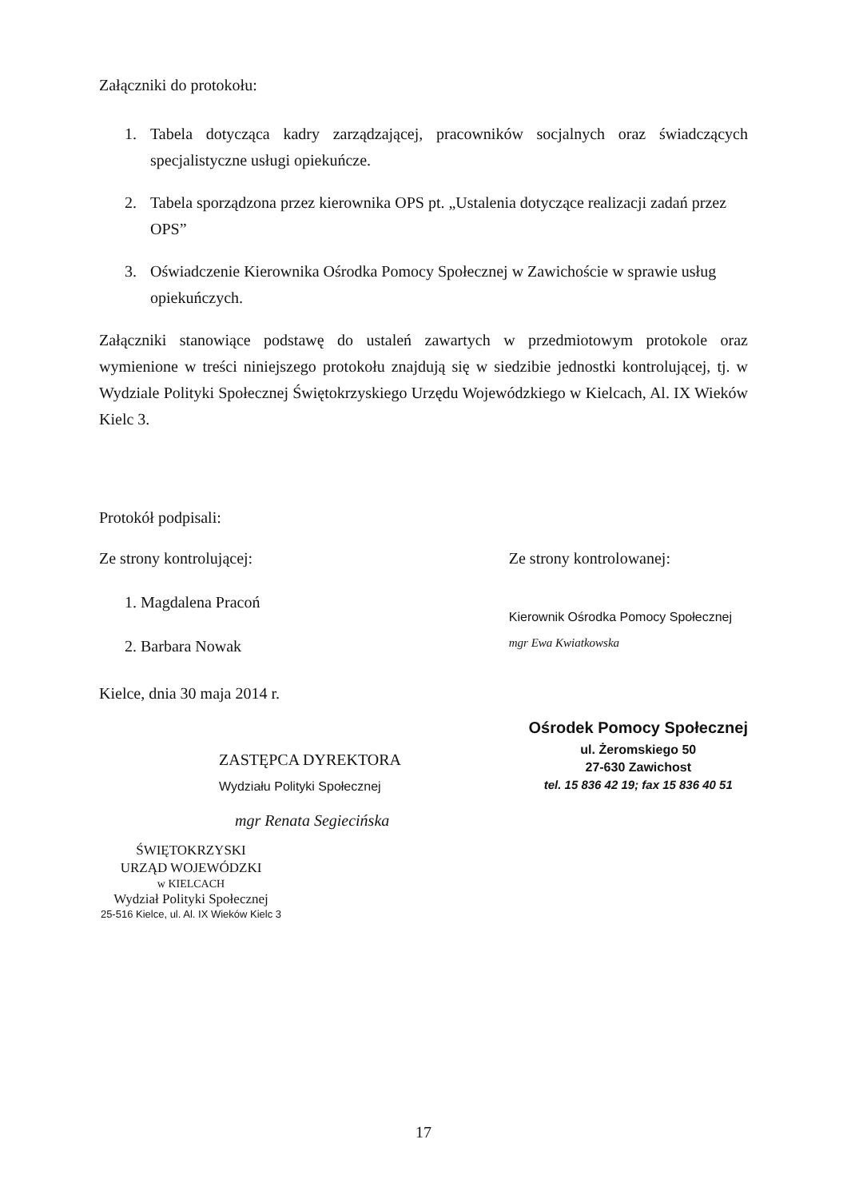Załączniki do protokołu:
1. Tabela dotycząca kadry zarządzającej, pracowników socjalnych oraz świadczących specjalistyczne usługi opiekuńcze.
2. Tabela sporządzona przez kierownika OPS pt. „Ustalenia dotyczące realizacji zadań przez OPS”
3. Oświadczenie Kierownika Ośrodka Pomocy Społecznej w Zawichoście w sprawie usług opiekuńczych.
Załączniki stanowiące podstawę do ustaleń zawartych w przedmiotowym protokole oraz wymienione w treści niniejszego protokołu znajdują się w siedzibie jednostki kontrolującej, tj. w Wydziale Polityki Społecznej Świętokrzyskiego Urzędu Wojewódzkiego w Kielcach, Al. IX Wieków Kielc 3.
Protokół podpisali:
Ze strony kontrolującej:
1. Magdalena Pracoń
2. Barbara Nowak
Kielce, dnia 30 maja 2014 r.
Ze strony kontrolowanej:
Kierownik Ośrodka Pomocy Społecznej
mgr Ewa Kwiatkowska
ZASTĘPCA DYREKTORA
Wydziału Polityki Społecznej
mgr Renata Segiecińska
ŚWIĘTOKRZYSKI
URZĄD WOJEWÓDZKI
w KIELCACH
Wydział Polityki Społecznej
25-516 Kielce, ul. Al. IX Wieków Kielc 3
Ośrodek Pomocy Społecznej
ul. Żeromskiego 50
27-630 Zawichost
tel. 15 836 42 19; fax 15 836 40 51
17